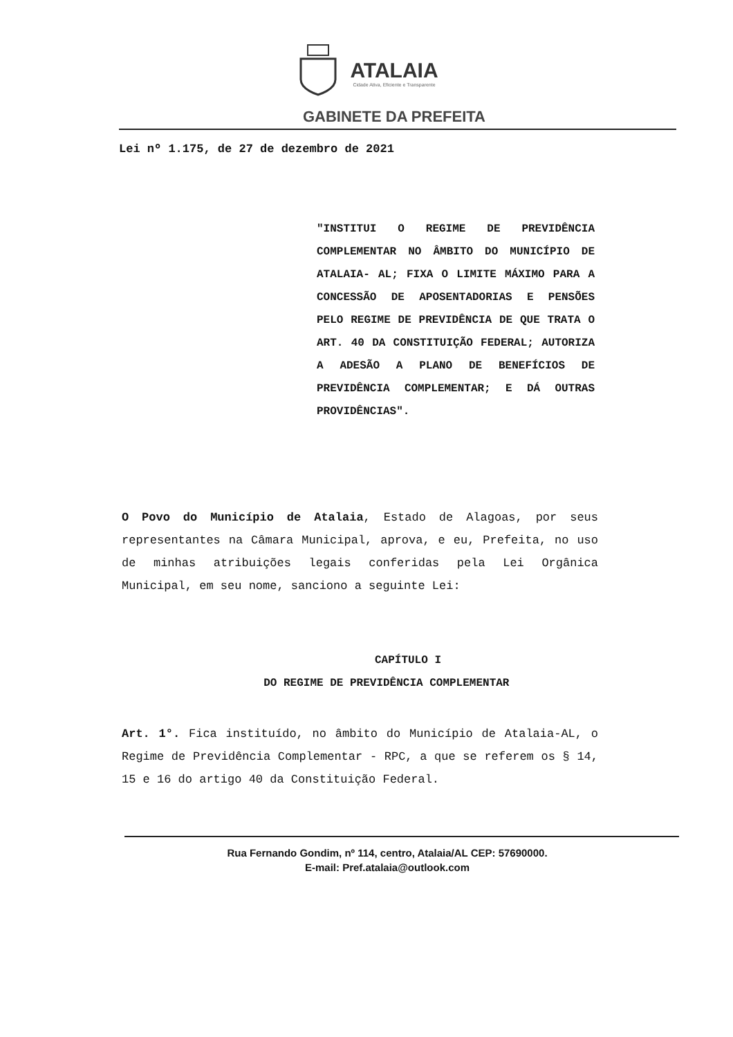ATALAIA
Cidade Ativa, Eficiente e Transparente
GABINETE DA PREFEITA
Lei nº 1.175, de 27 de dezembro de 2021
"INSTITUI O REGIME DE PREVIDÊNCIA COMPLEMENTAR NO ÂMBITO DO MUNICÍPIO DE ATALAIA- AL; FIXA O LIMITE MÁXIMO PARA A CONCESSÃO DE APOSENTADORIAS E PENSÕES PELO REGIME DE PREVIDÊNCIA DE QUE TRATA O ART. 40 DA CONSTITUIÇÃO FEDERAL; AUTORIZA A ADESÃO A PLANO DE BENEFÍCIOS DE PREVIDÊNCIA COMPLEMENTAR; E DÁ OUTRAS PROVIDÊNCIAS".
O Povo do Município de Atalaia, Estado de Alagoas, por seus representantes na Câmara Municipal, aprova, e eu, Prefeita, no uso de minhas atribuições legais conferidas pela Lei Orgânica Municipal, em seu nome, sanciono a seguinte Lei:
CAPÍTULO I
DO REGIME DE PREVIDÊNCIA COMPLEMENTAR
Art. 1°. Fica instituído, no âmbito do Município de Atalaia-AL, o Regime de Previdência Complementar - RPC, a que se referem os § 14, 15 e 16 do artigo 40 da Constituição Federal.
Rua Fernando Gondim, nº 114, centro, Atalaia/AL CEP: 57690000.
E-mail: Pref.atalaia@outlook.com